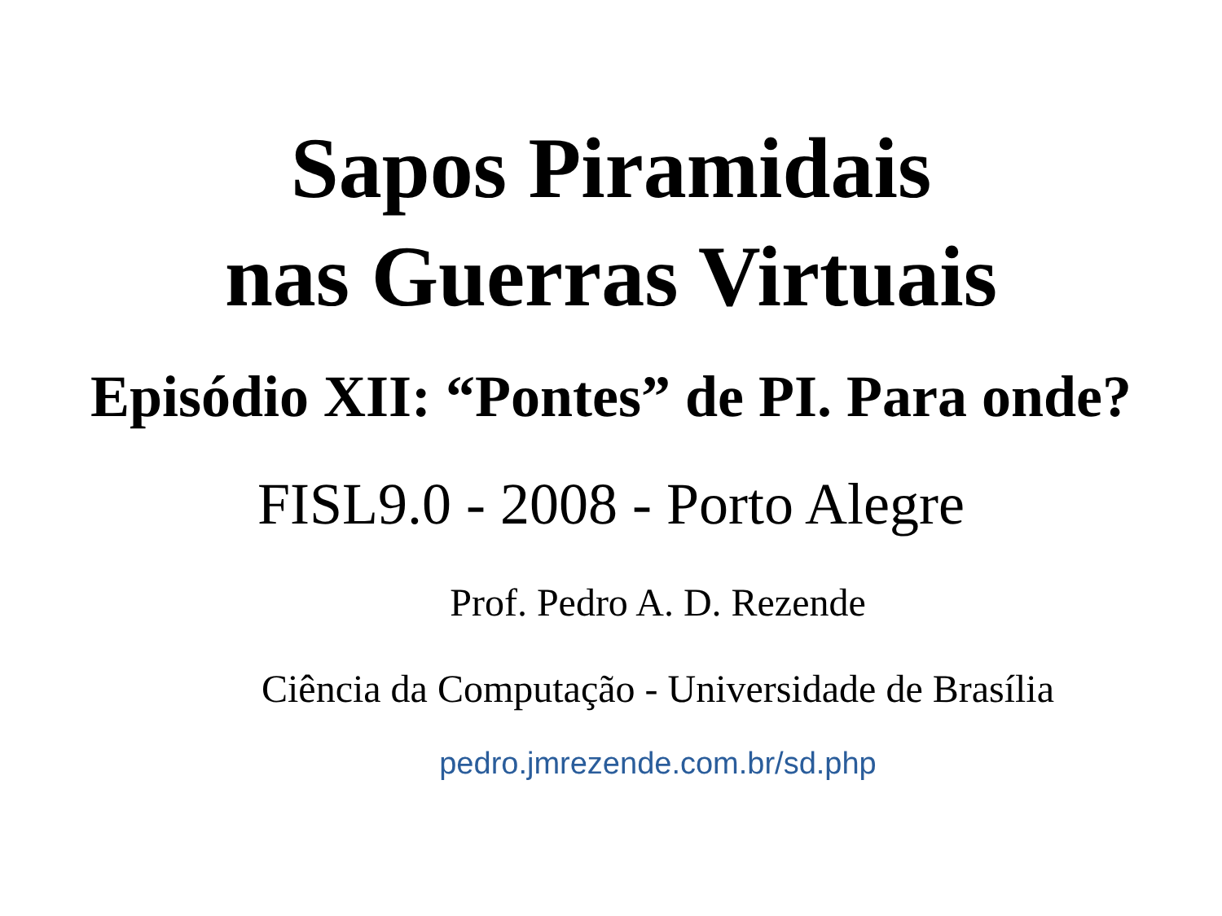Sapos Piramidais
nas Guerras Virtuais
Episódio XII: “Pontes” de PI. Para onde?
FISL9.0 - 2008 - Porto Alegre
Prof. Pedro A. D. Rezende
Ciência da Computação - Universidade de Brasília
pedro.jmrezende.com.br/sd.php